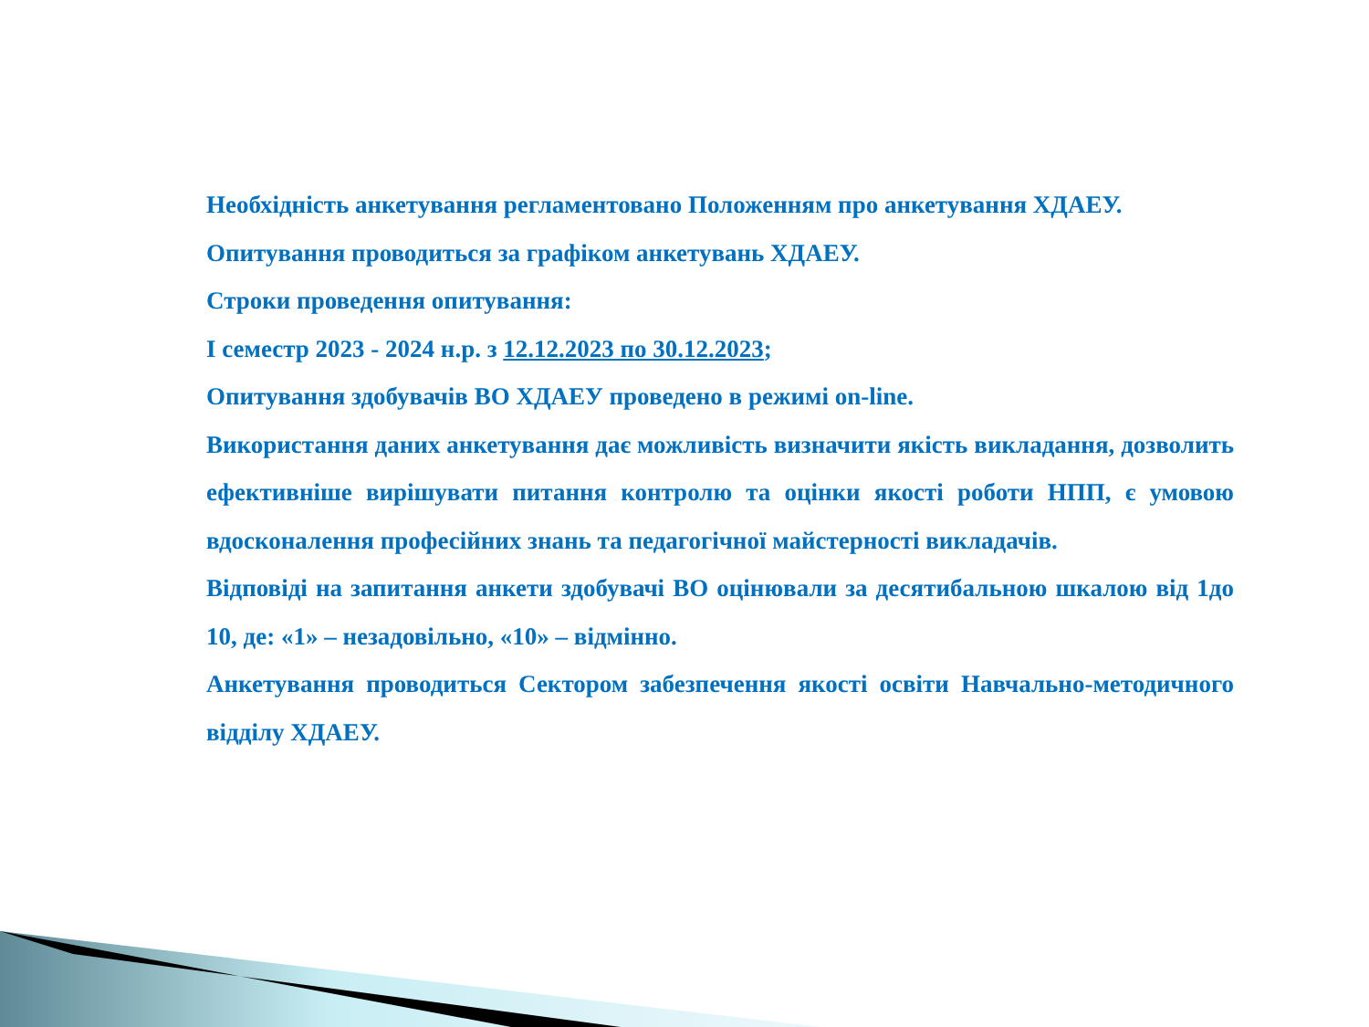Необхідність анкетування регламентовано Положенням про анкетування ХДАЕУ.
Опитування проводиться за графіком анкетувань ХДАЕУ.
Строки проведення опитування:
І семестр 2023 - 2024 н.р. з 12.12.2023 по 30.12.2023;
Опитування здобувачів ВО ХДАЕУ проведено в режимі on-line.
Використання даних анкетування дає можливість визначити якість викладання, дозволить ефективніше вирішувати питання контролю та оцінки якості роботи НПП, є умовою вдосконалення професійних знань та педагогічної майстерності викладачів.
Відповіді на запитання анкети здобувачі ВО оцінювали за десятибальною шкалою від 1до 10, де: «1» – незадовільно, «10» – відмінно.
Анкетування проводиться Сектором забезпечення якості освіти Навчально-методичного відділу ХДАЕУ.